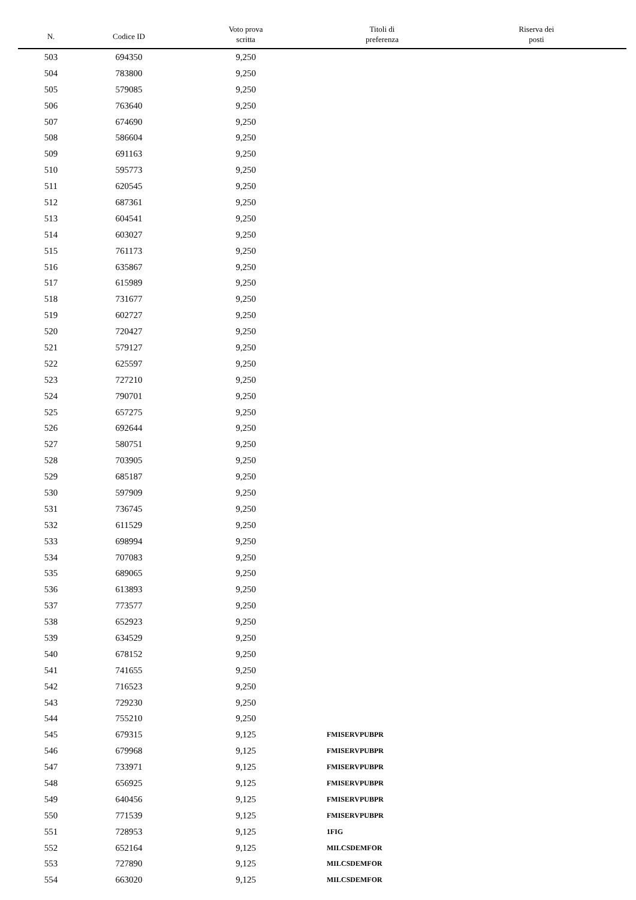| N. | Codice ID | Voto prova scritta | Titoli di preferenza | Riserva dei posti |
| --- | --- | --- | --- | --- |
| 503 | 694350 | 9,250 | | |
| 504 | 783800 | 9,250 | | |
| 505 | 579085 | 9,250 | | |
| 506 | 763640 | 9,250 | | |
| 507 | 674690 | 9,250 | | |
| 508 | 586604 | 9,250 | | |
| 509 | 691163 | 9,250 | | |
| 510 | 595773 | 9,250 | | |
| 511 | 620545 | 9,250 | | |
| 512 | 687361 | 9,250 | | |
| 513 | 604541 | 9,250 | | |
| 514 | 603027 | 9,250 | | |
| 515 | 761173 | 9,250 | | |
| 516 | 635867 | 9,250 | | |
| 517 | 615989 | 9,250 | | |
| 518 | 731677 | 9,250 | | |
| 519 | 602727 | 9,250 | | |
| 520 | 720427 | 9,250 | | |
| 521 | 579127 | 9,250 | | |
| 522 | 625597 | 9,250 | | |
| 523 | 727210 | 9,250 | | |
| 524 | 790701 | 9,250 | | |
| 525 | 657275 | 9,250 | | |
| 526 | 692644 | 9,250 | | |
| 527 | 580751 | 9,250 | | |
| 528 | 703905 | 9,250 | | |
| 529 | 685187 | 9,250 | | |
| 530 | 597909 | 9,250 | | |
| 531 | 736745 | 9,250 | | |
| 532 | 611529 | 9,250 | | |
| 533 | 698994 | 9,250 | | |
| 534 | 707083 | 9,250 | | |
| 535 | 689065 | 9,250 | | |
| 536 | 613893 | 9,250 | | |
| 537 | 773577 | 9,250 | | |
| 538 | 652923 | 9,250 | | |
| 539 | 634529 | 9,250 | | |
| 540 | 678152 | 9,250 | | |
| 541 | 741655 | 9,250 | | |
| 542 | 716523 | 9,250 | | |
| 543 | 729230 | 9,250 | | |
| 544 | 755210 | 9,250 | | |
| 545 | 679315 | 9,125 | FMISERVPUBPR | |
| 546 | 679968 | 9,125 | FMISERVPUBPR | |
| 547 | 733971 | 9,125 | FMISERVPUBPR | |
| 548 | 656925 | 9,125 | FMISERVPUBPR | |
| 549 | 640456 | 9,125 | FMISERVPUBPR | |
| 550 | 771539 | 9,125 | FMISERVPUBPR | |
| 551 | 728953 | 9,125 | 1FIG | |
| 552 | 652164 | 9,125 | MILCSDEMFOR | |
| 553 | 727890 | 9,125 | MILCSDEMFOR | |
| 554 | 663020 | 9,125 | MILCSDEMFOR | |